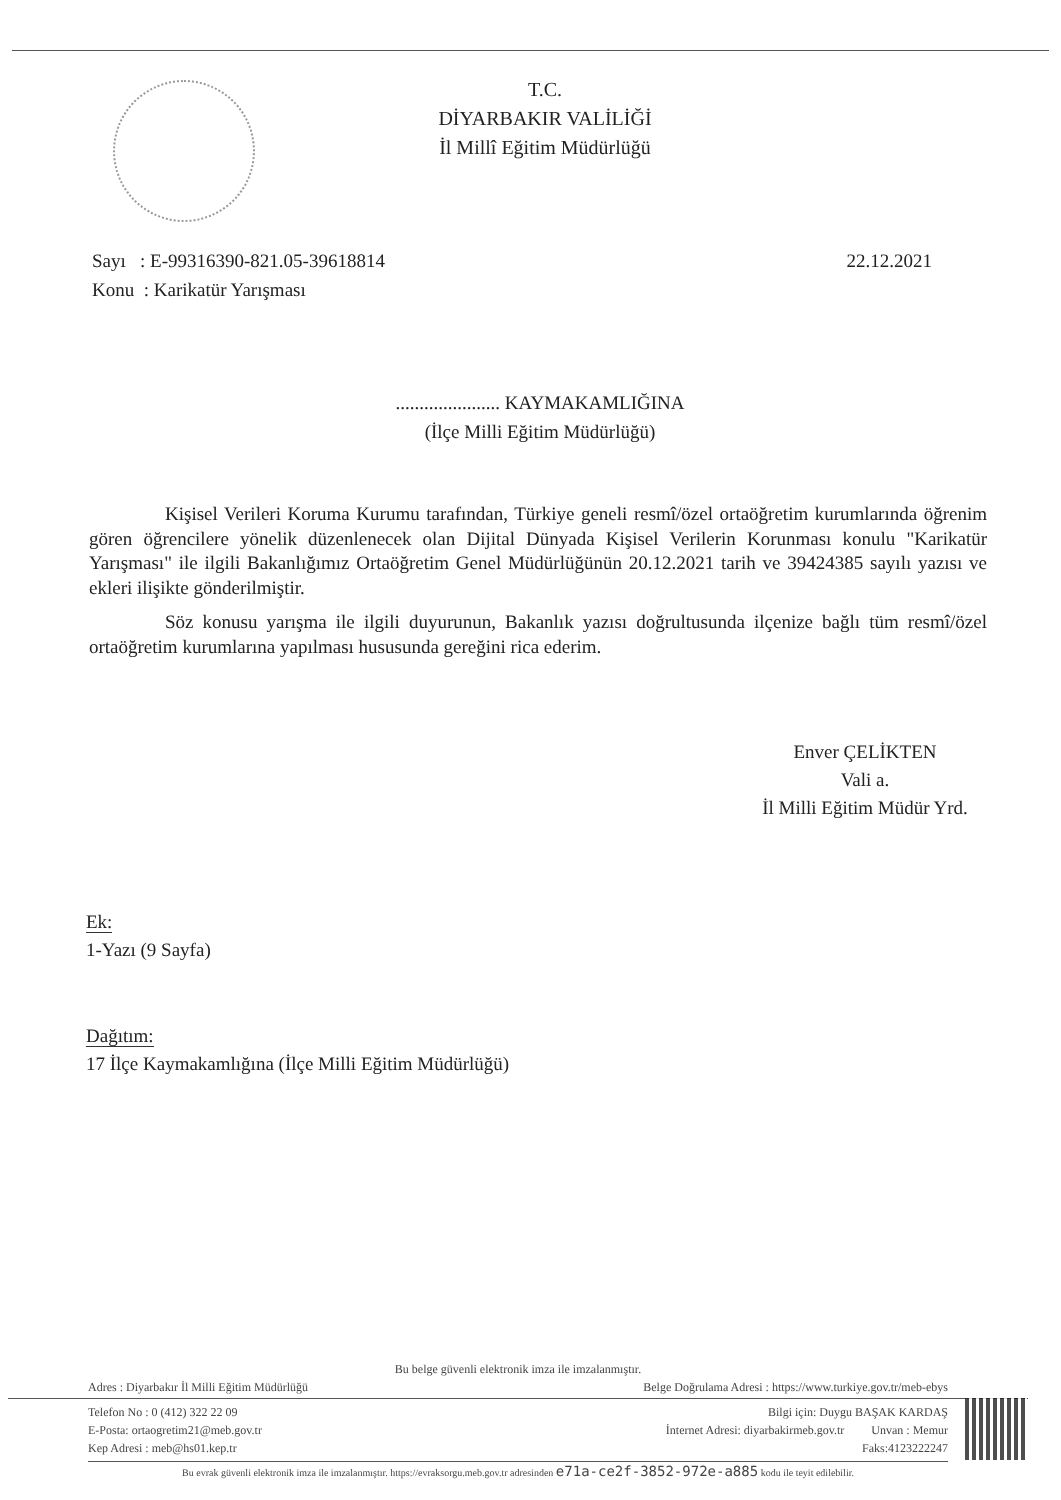T.C.
DİYARBAKIR VALİLİĞİ
İl Millî Eğitim Müdürlüğü
22.12.2021 Sayı : E-99316390-821.05-39618814
Konu : Karikatür Yarışması
...................... KAYMAKAMLIĞINA
(İlçe Milli Eğitim Müdürlüğü)
Kişisel Verileri Koruma Kurumu tarafından, Türkiye geneli resmî/özel ortaöğretim kurumlarında öğrenim gören öğrencilere yönelik düzenlenecek olan Dijital Dünyada Kişisel Verilerin Korunması konulu "Karikatür Yarışması" ile ilgili Bakanlığımız Ortaöğretim Genel Müdürlüğünün 20.12.2021 tarih ve 39424385 sayılı yazısı ve ekleri ilişikte gönderilmiştir.
Söz konusu yarışma ile ilgili duyurunun, Bakanlık yazısı doğrultusunda ilçenize bağlı tüm resmî/özel ortaöğretim kurumlarına yapılması hususunda gereğini rica ederim.
Enver ÇELİKTEN
Vali a.
İl Milli Eğitim Müdür Yrd.
Ek:
1-Yazı (9 Sayfa)
Dağıtım:
17 İlçe Kaymakamlığına (İlçe Milli Eğitim Müdürlüğü)
Bu belge güvenli elektronik imza ile imzalanmıştır.
Adres : Diyarbakır İl Milli Eğitim Müdürlüğü Belge Doğrulama Adresi : https://www.turkiye.gov.tr/meb-ebys
Telefon No : 0 (412) 322 22 09 Bilgi için: Duygu BAŞAK KARDAŞ
E-Posta: ortaogretim21@meb.gov.tr İnternet Adresi: diyarbakirmeb.gov.tr Unvan : Memur
Kep Adresi : meb@hs01.kep.tr Faks:4123222247
Bu evrak güvenli elektronik imza ile imzalanmıştır. https://evraksorgu.meb.gov.tr adresinden e71a-ce2f-3852-972e-a885 kodu ile teyit edilebilir.